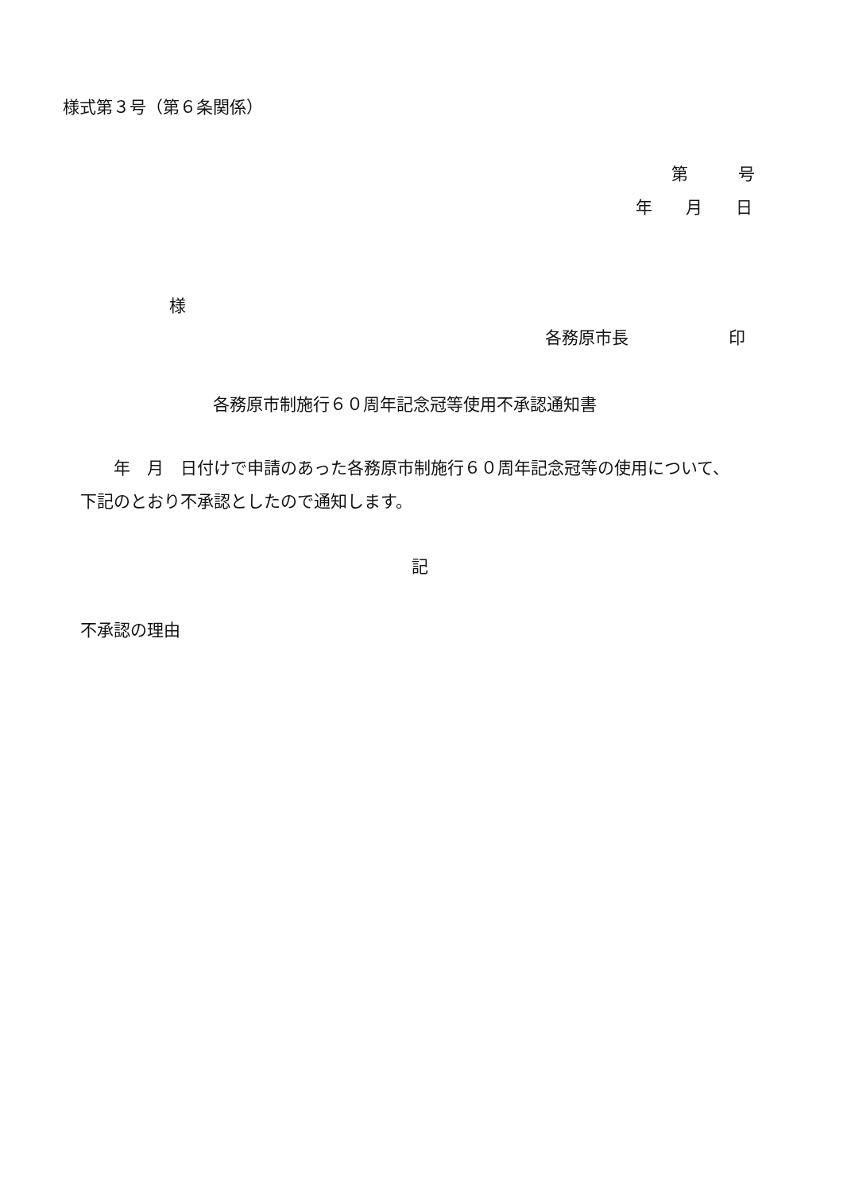様式第３号（第６条関係）
第　　　号
年　　月　　日
様
各務原市長　　　　　　印
各務原市制施行６０周年記念冠等使用不承認通知書
　　年　月　日付けで申請のあった各務原市制施行６０周年記念冠等の使用について、
下記のとおり不承認としたので通知します。
記
不承認の理由